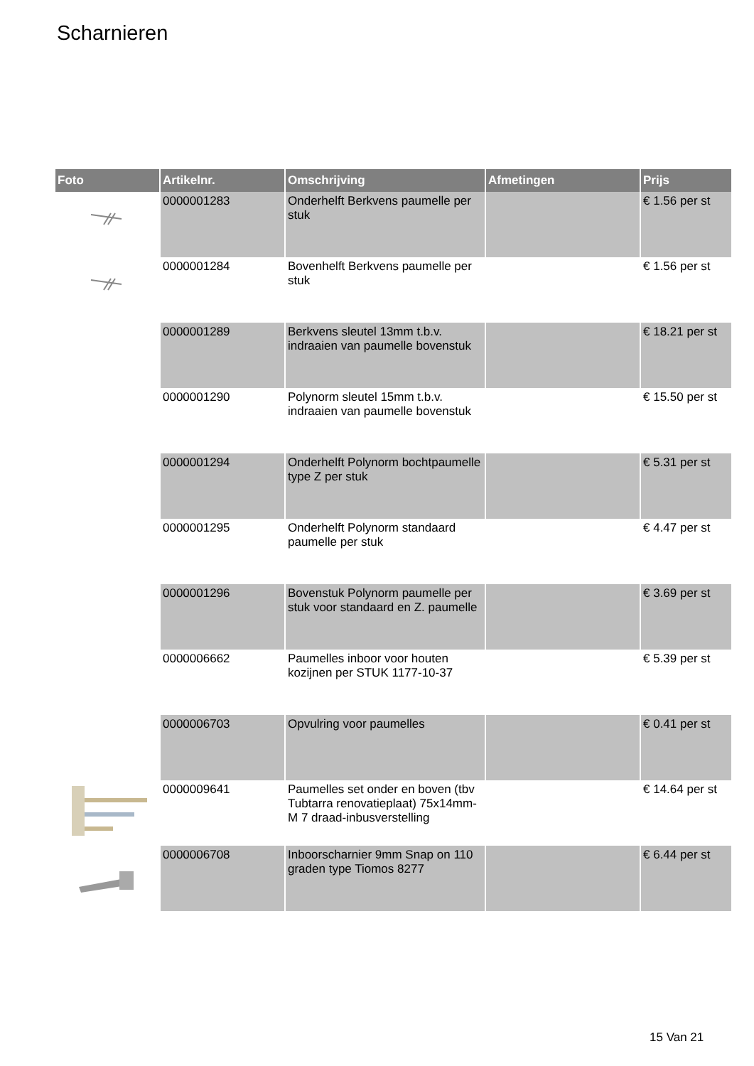Scharnieren
| Foto | Artikelnr. | Omschrijving | Afmetingen | Prijs |
| --- | --- | --- | --- | --- |
| | 0000001283 | Onderhelft Berkvens paumelle per stuk | | € 1.56 per st |
| | 0000001284 | Bovenhelft Berkvens paumelle per stuk | | € 1.56 per st |
| | 0000001289 | Berkvens sleutel 13mm t.b.v. indraaien van paumelle bovenstuk | | € 18.21 per st |
| | 0000001290 | Polynorm sleutel 15mm t.b.v. indraaien van paumelle bovenstuk | | € 15.50 per st |
| | 0000001294 | Onderhelft Polynorm bochtpaumelle type Z per stuk | | € 5.31 per st |
| | 0000001295 | Onderhelft Polynorm standaard paumelle per stuk | | € 4.47 per st |
| | 0000001296 | Bovenstuk Polynorm paumelle per stuk voor standaard en Z. paumelle | | € 3.69 per st |
| | 0000006662 | Paumelles inboor voor houten kozijnen per STUK 1177-10-37 | | € 5.39 per st |
| | 0000006703 | Opvulring voor paumelles | | € 0.41 per st |
| | 0000009641 | Paumelles set onder en boven (tbv Tubtarra renovatieplaat) 75x14mm-M 7 draad-inbusverstelling | | € 14.64 per st |
| | 0000006708 | Inboorscharnier 9mm Snap on 110 graden type Tiomos 8277 | | € 6.44 per st |
15 Van 21